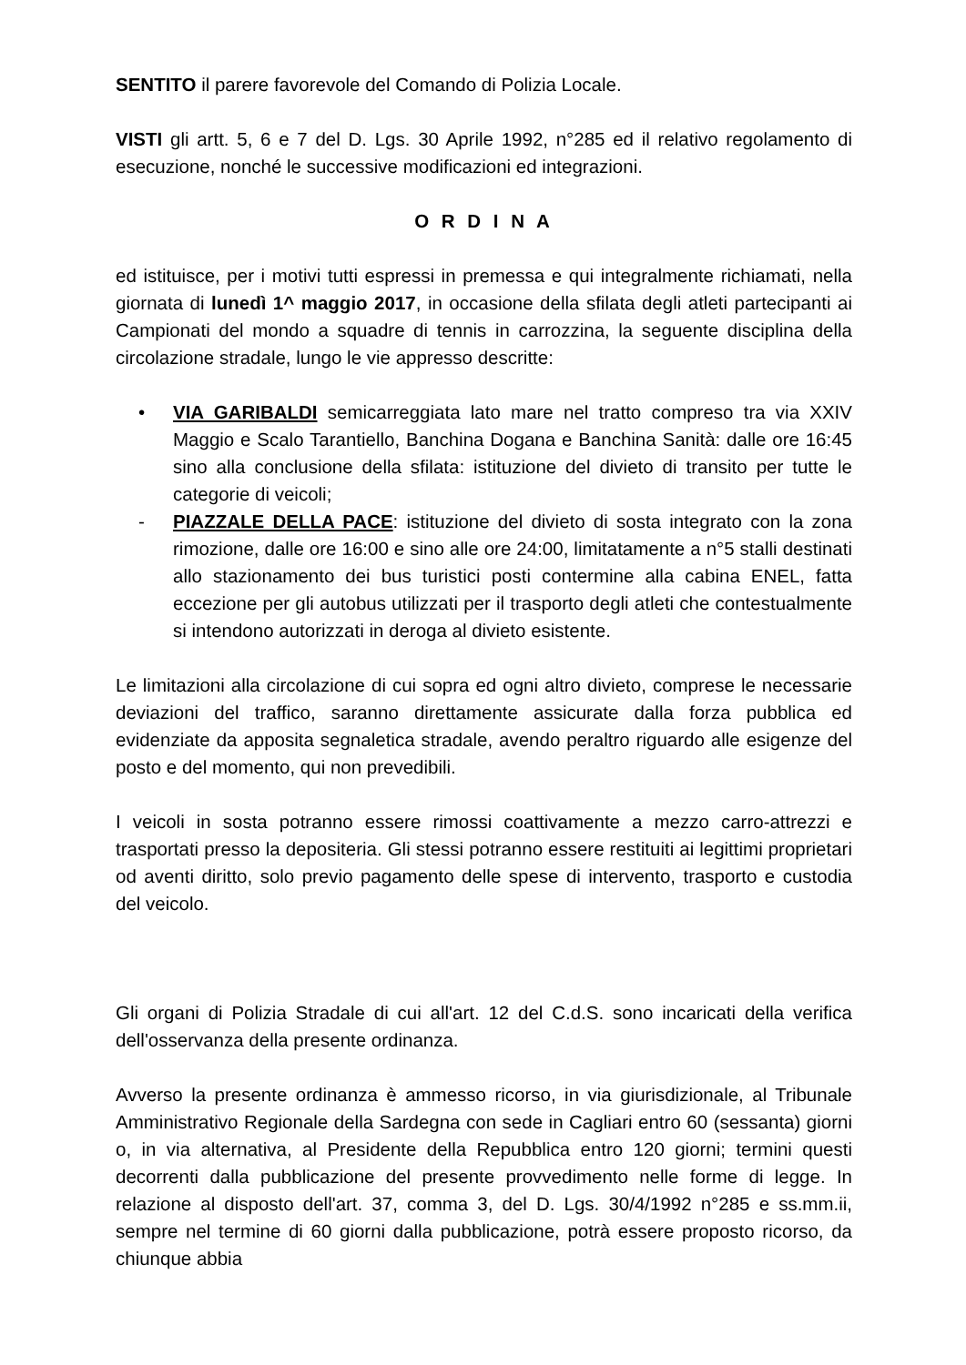SENTITO il parere favorevole del Comando di Polizia Locale.
VISTI gli artt. 5, 6 e 7 del D. Lgs. 30 Aprile 1992, n°285 ed il relativo regolamento di esecuzione, nonché le successive modificazioni ed integrazioni.
O R D I N A
ed istituisce, per i motivi tutti espressi in premessa e qui integralmente richiamati, nella giornata di lunedì 1^ maggio 2017, in occasione della sfilata degli atleti partecipanti ai Campionati del mondo a squadre di tennis in carrozzina, la seguente disciplina della circolazione stradale, lungo le vie appresso descritte:
• VIA GARIBALDI semicarreggiata lato mare nel tratto compreso tra via XXIV Maggio e Scalo Tarantiello, Banchina Dogana e Banchina Sanità: dalle ore 16:45 sino alla conclusione della sfilata: istituzione del divieto di transito per tutte le categorie di veicoli;
- PIAZZALE DELLA PACE: istituzione del divieto di sosta integrato con la zona rimozione, dalle ore 16:00 e sino alle ore 24:00, limitatamente a n°5 stalli destinati allo stazionamento dei bus turistici posti contermine alla cabina ENEL, fatta eccezione per gli autobus utilizzati per il trasporto degli atleti che contestualmente si intendono autorizzati in deroga al divieto esistente.
Le limitazioni alla circolazione di cui sopra ed ogni altro divieto, comprese le necessarie deviazioni del traffico, saranno direttamente assicurate dalla forza pubblica ed evidenziate da apposita segnaletica stradale, avendo peraltro riguardo alle esigenze del posto e del momento, qui non prevedibili.
I veicoli in sosta potranno essere rimossi coattivamente a mezzo carro-attrezzi e trasportati presso la depositeria. Gli stessi potranno essere restituiti ai legittimi proprietari od aventi diritto, solo previo pagamento delle spese di intervento, trasporto e custodia del veicolo.
Gli organi di Polizia Stradale di cui all'art. 12 del C.d.S. sono incaricati della verifica dell'osservanza della presente ordinanza.
Avverso la presente ordinanza è ammesso ricorso, in via giurisdizionale, al Tribunale Amministrativo Regionale della Sardegna con sede in Cagliari entro 60 (sessanta) giorni o, in via alternativa, al Presidente della Repubblica entro 120 giorni; termini questi decorrenti dalla pubblicazione del presente provvedimento nelle forme di legge. In relazione al disposto dell'art. 37, comma 3, del D. Lgs. 30/4/1992 n°285 e ss.mm.ii, sempre nel termine di 60 giorni dalla pubblicazione, potrà essere proposto ricorso, da chiunque abbia